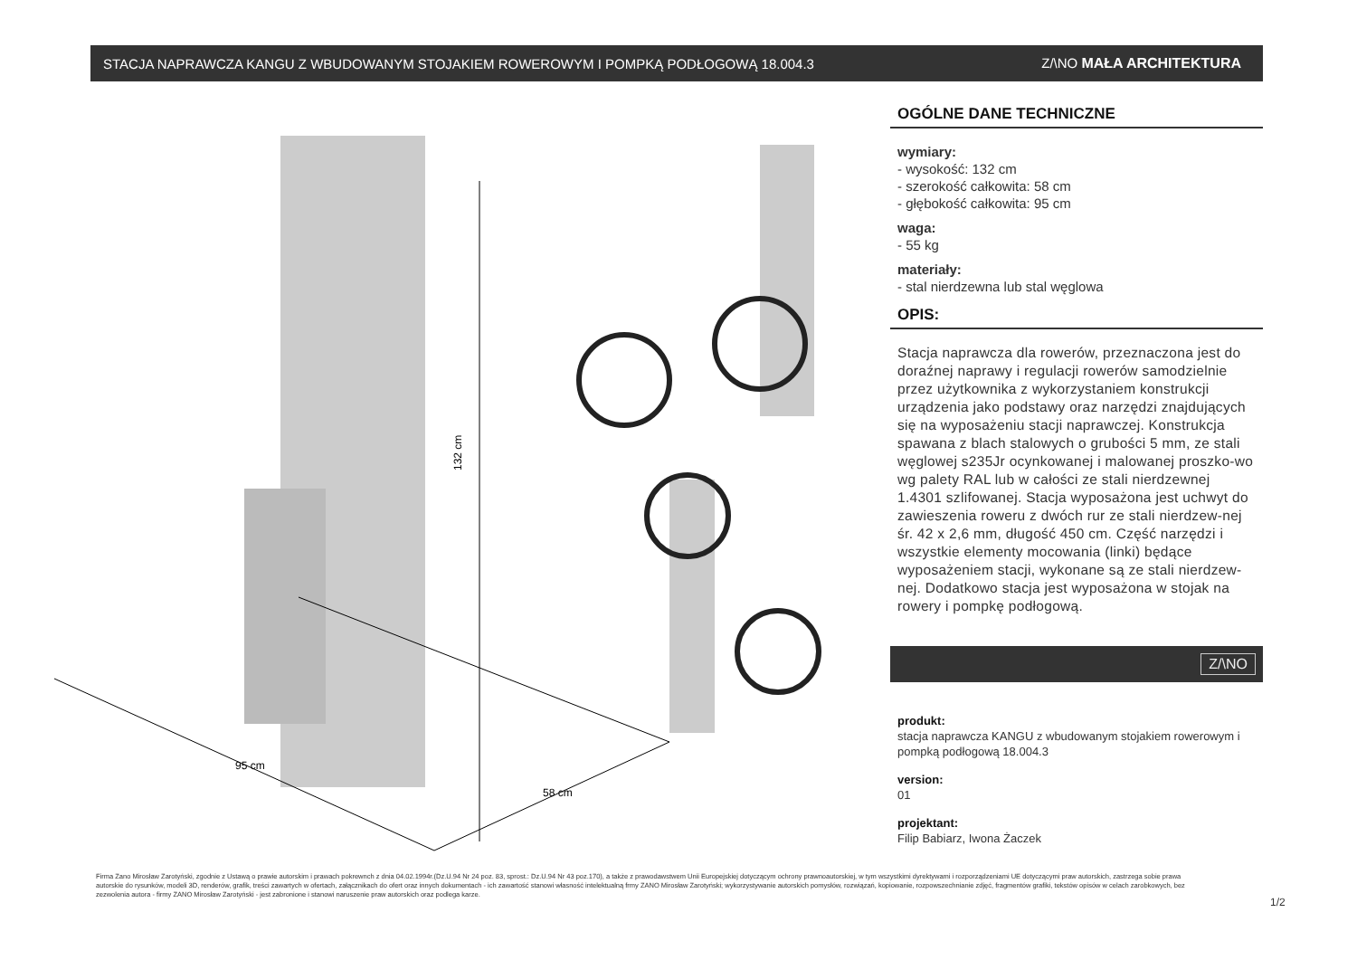STACJA NAPRAWCZA KANGU Z WBUDOWANYM STOJAKIEM ROWEROWYM I POMPKĄ PODŁOGOWĄ 18.004.3 Z/\NO MAŁA ARCHITEKTURA
132 cm
95 cm
58 cm
OGÓLNE DANE TECHNICZNE
wymiary:
- wysokość: 132 cm
- szerokość całkowita: 58 cm
- głębokość całkowita: 95 cm
waga:
- 55 kg
materiały:
- stal nierdzewna lub stal węglowa
OPIS:
Stacja naprawcza dla rowerów, przeznaczona jest do doraźnej naprawy i regulacji rowerów samodzielnie przez użytkownika z wykorzystaniem konstrukcji urządzenia jako podstawy oraz narzędzi znajdujących się na wyposażeniu stacji naprawczej. Konstrukcja spawana z blach stalowych o grubości 5 mm, ze stali węglowej s235Jr ocynkowanej i malowanej proszko-wo wg palety RAL lub w całości ze stali nierdzewnej 1.4301 szlifowanej. Stacja wyposażona jest uchwyt do zawieszenia roweru z dwóch rur ze stali nierdzew-nej śr. 42 x 2,6 mm, długość 450 cm. Część narzędzi i wszystkie elementy mocowania (linki) będące wyposażeniem stacji, wykonane są ze stali nierdzew-nej. Dodatkowo stacja jest wyposażona w stojak na rowery i pompkę podłogową.
Z/\NO
produkt:
stacja naprawcza KANGU z wbudowanym stojakiem rowerowym i pompką podłogową 18.004.3
version:
01
projektant:
Filip Babiarz, Iwona Żaczek
Firma Zano Mirosław Zarotyński, zgodnie z Ustawą o prawie autorskim i prawach pokrewnch z dnia 04.02.1994r.(Dz.U.94 Nr 24 poz. 83, sprost.: Dz.U.94 Nr 43 poz.170), a także z prawodawstwem Unii Europejskiej dotyczącym ochrony prawnoautorskiej, w tym wszystkimi dyrektywami i rozporządzeniami UE dotyczącymi praw autorskich, zastrzega sobie prawa autorskie do rysunków, modeli 3D, renderów, grafik, treści zawartych w ofertach, załącznikach do ofert oraz innych dokumentach - ich zawartość stanowi własność intelektualną frmy ZANO Mirosław Zarotyński; wykorzystywanie autorskich pomysłów, rozwiązań, kopiowanie, rozpowszechnianie zdjęć, fragmentów grafiki, tekstów opisów w celach zarobkowych, bez zezwolenia autora - firmy ZANO Mirosław Zarotyński - jest zabronione i stanowi naruszenie praw autorskich oraz podlega karze.
1/2